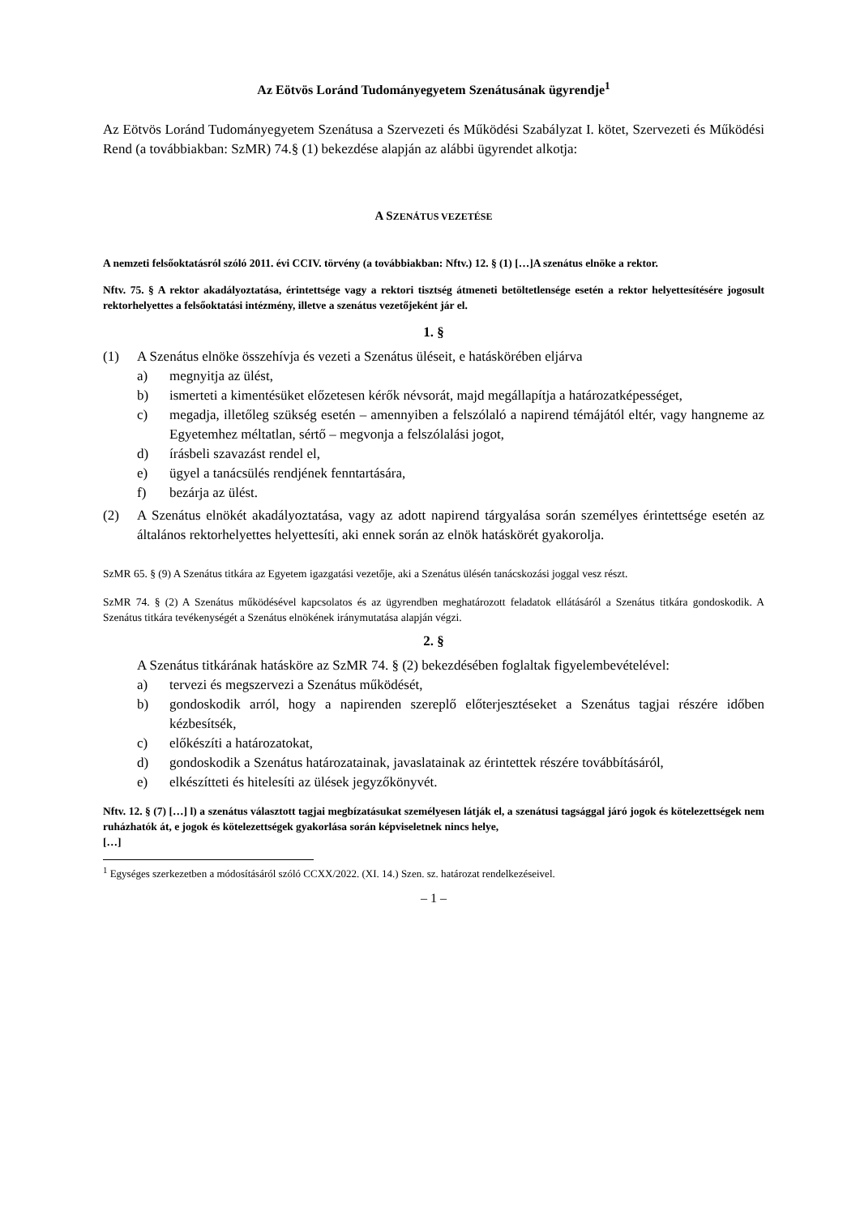Az Eötvös Loránd Tudományegyetem Szenátusának ügyrendje<sup>1</sup>
Az Eötvös Loránd Tudományegyetem Szenátusa a Szervezeti és Működési Szabályzat I. kötet, Szervezeti és Működési Rend (a továbbiakban: SzMR) 74.§ (1) bekezdése alapján az alábbi ügyrendet alkotja:
A SZENÁTUS VEZETÉSE
A nemzeti felsőoktatásról szóló 2011. évi CCIV. törvény (a továbbiakban: Nftv.) 12. § (1) […]A szenátus elnöke a rektor.
Nftv. 75. § A rektor akadályoztatása, érintettsége vagy a rektori tisztség átmeneti betöltetlensége esetén a rektor helyettesítésére jogosult rektorhelyettes a felsőoktatási intézmény, illetve a szenátus vezetőjeként jár el.
1. §
(1) A Szenátus elnöke összehívja és vezeti a Szenátus üléseit, e hatáskörében eljárva
a) megnyitja az ülést,
b) ismerteti a kimentésüket előzetesen kérők névsorát, majd megállapítja a határozatképességet,
c) megadja, illetőleg szükség esetén – amennyiben a felszólaló a napirend témájától eltér, vagy hangneme az Egyetemhez méltatlan, sértő – megvonja a felszólalási jogot,
d) írásbeli szavazást rendel el,
e) ügyel a tanácsülés rendjének fenntartására,
f) bezárja az ülést.
(2) A Szenátus elnökét akadályoztatása, vagy az adott napirend tárgyalása során személyes érintettsége esetén az általános rektorhelyettes helyettesíti, aki ennek során az elnök hatáskörét gyakorolja.
SzMR 65. § (9) A Szenátus titkára az Egyetem igazgatási vezetője, aki a Szenátus ülésén tanácskozási joggal vesz részt.
SzMR 74. § (2) A Szenátus működésével kapcsolatos és az ügyrendben meghatározott feladatok ellátásáról a Szenátus titkára gondoskodik. A Szenátus titkára tevékenységét a Szenátus elnökének iránymutatása alapján végzi.
2. §
A Szenátus titkárának hatásköre az SzMR 74. § (2) bekezdésében foglaltak figyelembevételével:
a) tervezi és megszervezi a Szenátus működését,
b) gondoskodik arról, hogy a napirenden szereplő előterjesztéseket a Szenátus tagjai részére időben kézbesítsék,
c) előkészíti a határozatokat,
d) gondoskodik a Szenátus határozatainak, javaslatainak az érintettek részére továbbításáról,
e) elkészítteti és hitelesíti az ülések jegyzőkönyvét.
Nftv. 12. § (7) […] l) a szenátus választott tagjai megbízatásukat személyesen látják el, a szenátusi tagsággal járó jogok és kötelezettségek nem ruházhatók át, e jogok és kötelezettségek gyakorlása során képviseletnek nincs helye,
[…]
<sup>1</sup> Egységes szerkezetben a módosításáról szóló CCXX/2022. (XI. 14.) Szen. sz. határozat rendelkezéseivel.
– 1 –